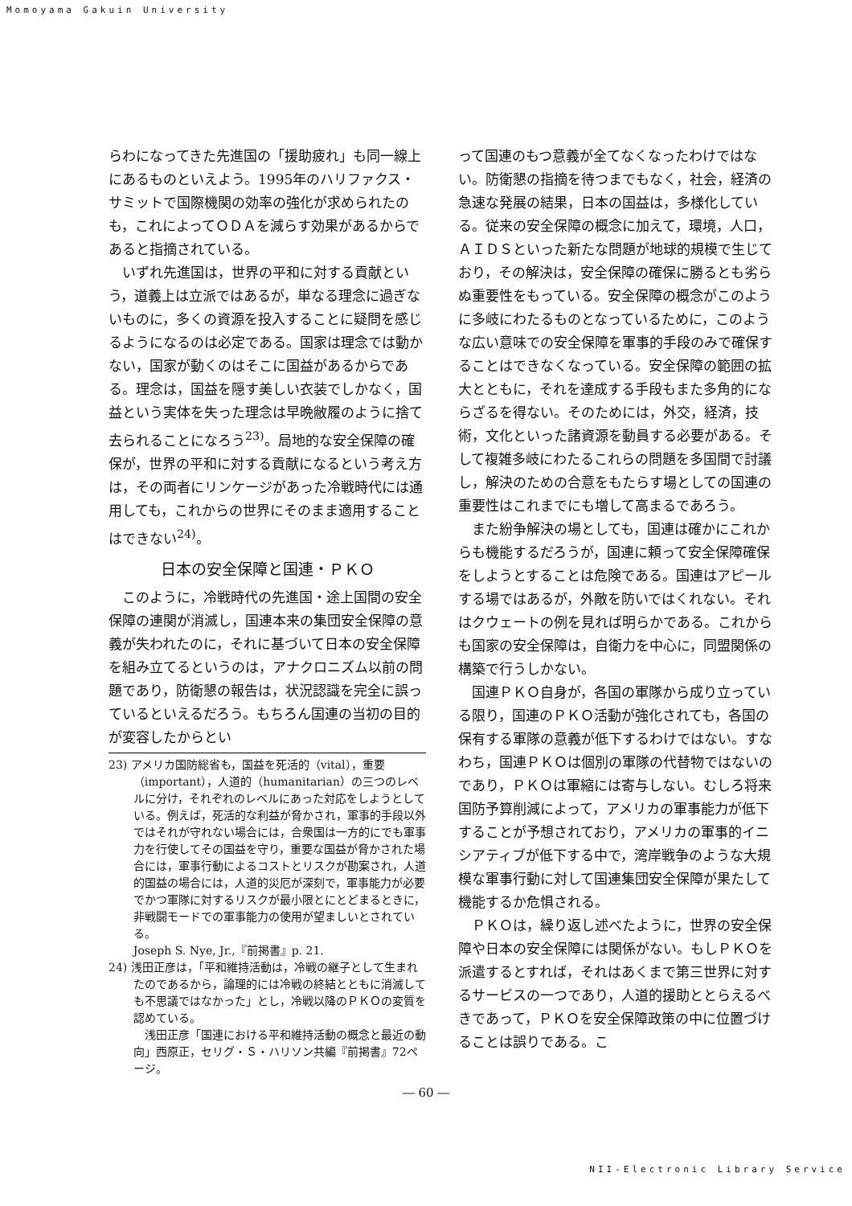Momoyama Gakuin University
らわになってきた先進国の「援助疲れ」も同一線上にあるものといえよう。1995年のハリファクス・サミットで国際機関の効率の強化が求められたのも，これによってＯＤＡを減らす効果があるからであると指摘されている。
いずれ先進国は，世界の平和に対する貢献という，道義上は立派ではあるが，単なる理念に過ぎないものに，多くの資源を投入することに疑問を感じるようになるのは必定である。国家は理念では動かない，国家が動くのはそこに国益があるからである。理念は，国益を隠す美しい衣装でしかなく，国益という実体を失った理念は早晩敝履のように捨て去られることになろう<sup>23)</sup>。局地的な安全保障の確保が，世界の平和に対する貢献になるという考え方は，その両者にリンケージがあった冷戦時代には通用しても，これからの世界にそのまま適用することはできない<sup>24)</sup>。
日本の安全保障と国連・ＰＫＯ
このように，冷戦時代の先進国・途上国間の安全保障の連関が消滅し，国連本来の集団安全保障の意義が失われたのに，それに基づいて日本の安全保障を組み立てるというのは，アナクロニズム以前の問題であり，防衛懇の報告は，状況認識を完全に誤っているといえるだろう。もちろん国連の当初の目的が変容したからとい
23) アメリカ国防総省も，国益を死活的（vital），重要（important），人道的（humanitarian）の三つのレベルに分け，それぞれのレベルにあった対応をしようとしている。例えば，死活的な利益が脅かされ，軍事的手段以外ではそれが守れない場合には，合衆国は一方的にでも軍事力を行使してその国益を守り，重要な国益が脅かされた場合には，軍事行動によるコストとリスクが勘案され，人道的国益の場合には，人道的災厄が深刻で，軍事能力が必要でかつ軍隊に対するリスクが最小限とにとどまるときに，非戦闘モードでの軍事能力の使用が望ましいとされている。
Joseph S. Nye, Jr.,『前掲書』p. 21.
24) 浅田正彦は，「平和維持活動は，冷戦の継子として生まれたのであるから，論理的には冷戦の終結とともに消滅しても不思議ではなかった」とし，冷戦以降のＰＫＯの変質を認めている。
　浅田正彦「国連における平和維持活動の概念と最近の動向」西原正，セリグ・Ｓ・ハリソン共編『前掲書』72ページ。
って国連のもつ意義が全てなくなったわけではない。防衛懇の指摘を待つまでもなく，社会，経済の急速な発展の結果，日本の国益は，多様化している。従来の安全保障の概念に加えて，環境，人口，ＡＩＤＳといった新たな問題が地球的規模で生じており，その解決は，安全保障の確保に勝るとも劣らぬ重要性をもっている。安全保障の概念がこのように多岐にわたるものとなっているために，このような広い意味での安全保障を軍事的手段のみで確保することはできなくなっている。安全保障の範囲の拡大とともに，それを達成する手段もまた多角的にならざるを得ない。そのためには，外交，経済，技術，文化といった諸資源を動員する必要がある。そして複雑多岐にわたるこれらの問題を多国間で討議し，解決のための合意をもたらす場としての国連の重要性はこれまでにも増して高まるであろう。
また紛争解決の場としても，国連は確かにこれからも機能するだろうが，国連に頼って安全保障確保をしようとすることは危険である。国連はアピールする場ではあるが，外敵を防いではくれない。それはクウェートの例を見れば明らかである。これからも国家の安全保障は，自衛力を中心に，同盟関係の構築で行うしかない。
国連ＰＫＯ自身が，各国の軍隊から成り立っている限り，国連のＰＫＯ活動が強化されても，各国の保有する軍隊の意義が低下するわけではない。すなわち，国連ＰＫＯは個別の軍隊の代替物ではないのであり，ＰＫＯは軍縮には寄与しない。むしろ将来国防予算削減によって，アメリカの軍事能力が低下することが予想されており，アメリカの軍事的イニシアティブが低下する中で，湾岸戦争のような大規模な軍事行動に対して国連集団安全保障が果たして機能するか危惧される。
ＰＫＯは，繰り返し述べたように，世界の安全保障や日本の安全保障には関係がない。もしＰＫＯを派遣するとすれば，それはあくまで第三世界に対するサービスの一つであり，人道的援助ととらえるべきであって，ＰＫＯを安全保障政策の中に位置づけることは誤りである。こ
― 60 ―
NII-Electronic Library Service